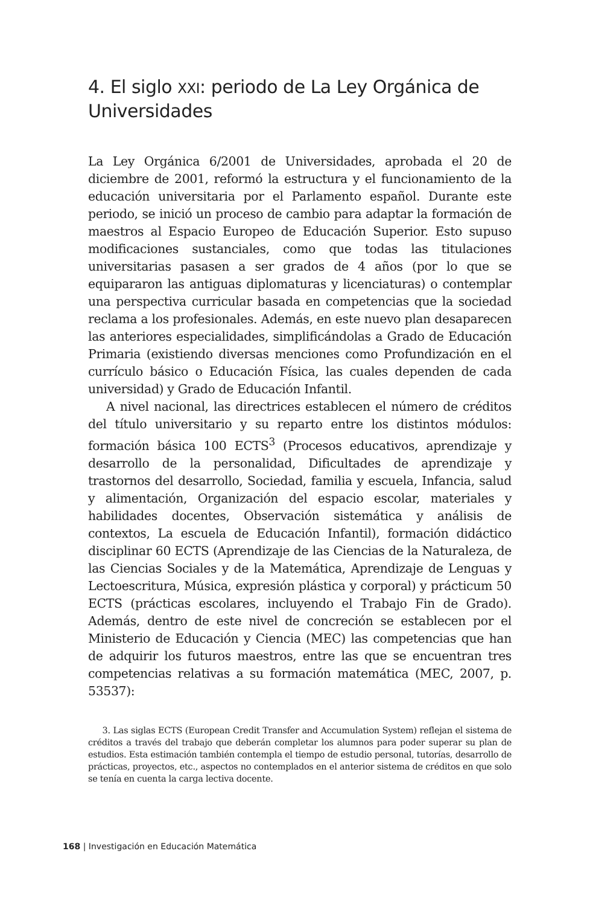4. El siglo XXI: periodo de La Ley Orgánica de Universidades
La Ley Orgánica 6/2001 de Universidades, aprobada el 20 de diciembre de 2001, reformó la estructura y el funcionamiento de la educación universitaria por el Parlamento español. Durante este periodo, se inició un proceso de cambio para adaptar la formación de maestros al Espacio Europeo de Educación Superior. Esto supuso modificaciones sustanciales, como que todas las titulaciones universitarias pasasen a ser grados de 4 años (por lo que se equipararon las antiguas diplomaturas y licenciaturas) o contemplar una perspectiva curricular basada en competencias que la sociedad reclama a los profesionales. Además, en este nuevo plan desaparecen las anteriores especialidades, simplificándolas a Grado de Educación Primaria (existiendo diversas menciones como Profundización en el currículo básico o Educación Física, las cuales dependen de cada universidad) y Grado de Educación Infantil.
A nivel nacional, las directrices establecen el número de créditos del título universitario y su reparto entre los distintos módulos: formación básica 100 ECTS<sup>3</sup> (Procesos educativos, aprendizaje y desarrollo de la personalidad, Dificultades de aprendizaje y trastornos del desarrollo, Sociedad, familia y escuela, Infancia, salud y alimentación, Organización del espacio escolar, materiales y habilidades docentes, Observación sistemática y análisis de contextos, La escuela de Educación Infantil), formación didáctico disciplinar 60 ECTS (Aprendizaje de las Ciencias de la Naturaleza, de las Ciencias Sociales y de la Matemática, Aprendizaje de Lenguas y Lectoescritura, Música, expresión plástica y corporal) y prácticum 50 ECTS (prácticas escolares, incluyendo el Trabajo Fin de Grado). Además, dentro de este nivel de concreción se establecen por el Ministerio de Educación y Ciencia (MEC) las competencias que han de adquirir los futuros maestros, entre las que se encuentran tres competencias relativas a su formación matemática (MEC, 2007, p. 53537):
3. Las siglas ECTS (European Credit Transfer and Accumulation System) reflejan el sistema de créditos a través del trabajo que deberán completar los alumnos para poder superar su plan de estudios. Esta estimación también contempla el tiempo de estudio personal, tutorías, desarrollo de prácticas, proyectos, etc., aspectos no contemplados en el anterior sistema de créditos en que solo se tenía en cuenta la carga lectiva docente.
168 | Investigación en Educación Matemática